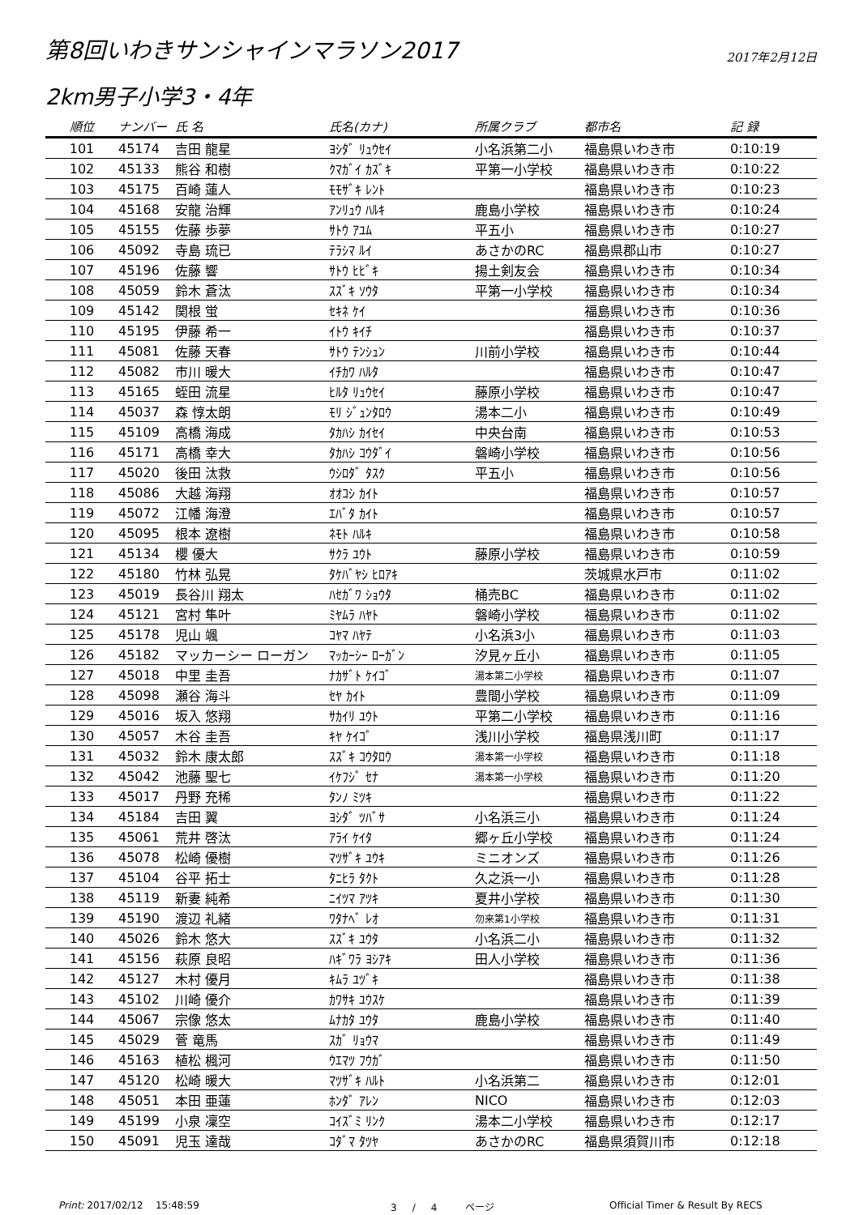第8回いわきサンシャインマラソン2017
2017年2月12日
2km男子小学3・4年
| 順位 | ナンバー | 氏 名 | 氏名(カナ) | 所属クラブ | 都市名 | 記 録 |
| --- | --- | --- | --- | --- | --- | --- |
| 101 | 45174 | 吉田 龍星 | ﾖｼﾀﾞ ﾘｭｳｾｲ | 小名浜第二小 | 福島県いわき市 | 0:10:19 |
| 102 | 45133 | 熊谷 和樹 | ｸﾏｶﾞｲ ｶｽﾞｷ | 平第一小学校 | 福島県いわき市 | 0:10:22 |
| 103 | 45175 | 百崎 蓮人 | ﾓﾓｻﾞｷ ﾚﾝﾄ | | 福島県いわき市 | 0:10:23 |
| 104 | 45168 | 安龍 治輝 | ｱﾝﾘｭｳ ﾊﾙｷ | 鹿島小学校 | 福島県いわき市 | 0:10:24 |
| 105 | 45155 | 佐藤 歩夢 | ｻﾄｳ ｱﾕﾑ | 平五小 | 福島県いわき市 | 0:10:27 |
| 106 | 45092 | 寺島 琉已 | ﾃﾗｼﾏ ﾙｲ | あさかのRC | 福島県郡山市 | 0:10:27 |
| 107 | 45196 | 佐藤 響 | ｻﾄｳ ﾋﾋﾞｷ | 揚土剣友会 | 福島県いわき市 | 0:10:34 |
| 108 | 45059 | 鈴木 蒼汰 | ｽｽﾞｷ ｿｳﾀ | 平第一小学校 | 福島県いわき市 | 0:10:34 |
| 109 | 45142 | 関根 蛍 | ｾｷﾈ ｹｲ | | 福島県いわき市 | 0:10:36 |
| 110 | 45195 | 伊藤 希一 | ｲﾄｳ ｷｲﾁ | | 福島県いわき市 | 0:10:37 |
| 111 | 45081 | 佐藤 天春 | ｻﾄｳ ﾃﾝｼｭﾝ | 川前小学校 | 福島県いわき市 | 0:10:44 |
| 112 | 45082 | 市川 暖大 | ｲﾁｶﾜ ﾊﾙﾀ | | 福島県いわき市 | 0:10:47 |
| 113 | 45165 | 蛭田 流星 | ﾋﾙﾀ ﾘｭｳｾｲ | 藤原小学校 | 福島県いわき市 | 0:10:47 |
| 114 | 45037 | 森 惇太朗 | ﾓﾘ ｼﾞｭﾝﾀﾛｳ | 湯本二小 | 福島県いわき市 | 0:10:49 |
| 115 | 45109 | 高橋 海成 | ﾀｶﾊｼ ｶｲｾｲ | 中央台南 | 福島県いわき市 | 0:10:53 |
| 116 | 45171 | 高橋 幸大 | ﾀｶﾊｼ ｺｳﾀﾞｲ | 磐崎小学校 | 福島県いわき市 | 0:10:56 |
| 117 | 45020 | 後田 汰救 | ｳｼﾛﾀﾞ ﾀｽｸ | 平五小 | 福島県いわき市 | 0:10:56 |
| 118 | 45086 | 大越 海翔 | ｵｵｺｼ ｶｲﾄ | | 福島県いわき市 | 0:10:57 |
| 119 | 45072 | 江幡 海澄 | ｴﾊﾞﾀ ｶｲﾄ | | 福島県いわき市 | 0:10:57 |
| 120 | 45095 | 根本 遼樹 | ﾈﾓﾄ ﾊﾙｷ | | 福島県いわき市 | 0:10:58 |
| 121 | 45134 | 櫻 優大 | ｻｸﾗ ﾕｳﾄ | 藤原小学校 | 福島県いわき市 | 0:10:59 |
| 122 | 45180 | 竹林 弘晃 | ﾀｹﾊﾞﾔｼ ﾋﾛｱｷ | | 茨城県水戸市 | 0:11:02 |
| 123 | 45019 | 長谷川 翔太 | ﾊｾｶﾞﾜ ｼｮｳﾀ | 桶売BC | 福島県いわき市 | 0:11:02 |
| 124 | 45121 | 宮村 隼叶 | ﾐﾔﾑﾗ ﾊﾔﾄ | 磐崎小学校 | 福島県いわき市 | 0:11:02 |
| 125 | 45178 | 児山 颯 | ｺﾔﾏ ﾊﾔﾃ | 小名浜3小 | 福島県いわき市 | 0:11:03 |
| 126 | 45182 | マッカーシー ローガン | ﾏｯｶｰｼｰ ﾛｰｶﾞﾝ | 汐見ヶ丘小 | 福島県いわき市 | 0:11:05 |
| 127 | 45018 | 中里 圭吾 | ﾅｶｻﾞﾄ ｹｲｺﾞ | 湯本第二小学校 | 福島県いわき市 | 0:11:07 |
| 128 | 45098 | 瀬谷 海斗 | ｾﾔ ｶｲﾄ | 豊間小学校 | 福島県いわき市 | 0:11:09 |
| 129 | 45016 | 坂入 悠翔 | ｻｶｲﾘ ﾕｳﾄ | 平第二小学校 | 福島県いわき市 | 0:11:16 |
| 130 | 45057 | 木谷 圭吾 | ｷﾔ ｹｲｺﾞ | 浅川小学校 | 福島県浅川町 | 0:11:17 |
| 131 | 45032 | 鈴木 康太郎 | ｽｽﾞｷ ｺｳﾀﾛｳ | 湯本第一小学校 | 福島県いわき市 | 0:11:18 |
| 132 | 45042 | 池藤 聖七 | ｲｹﾌｼﾞ ｾﾅ | 湯本第一小学校 | 福島県いわき市 | 0:11:20 |
| 133 | 45017 | 丹野 充稀 | ﾀﾝﾉ ﾐﾂｷ | | 福島県いわき市 | 0:11:22 |
| 134 | 45184 | 吉田 翼 | ﾖｼﾀﾞ ﾂﾊﾞｻ | 小名浜三小 | 福島県いわき市 | 0:11:24 |
| 135 | 45061 | 荒井 啓汰 | ｱﾗｲ ｹｲﾀ | 郷ヶ丘小学校 | 福島県いわき市 | 0:11:24 |
| 136 | 45078 | 松崎 優樹 | ﾏﾂｻﾞｷ ﾕｳｷ | ミニオンズ | 福島県いわき市 | 0:11:26 |
| 137 | 45104 | 谷平 拓士 | ﾀﾆﾋﾗ ﾀｸﾄ | 久之浜一小 | 福島県いわき市 | 0:11:28 |
| 138 | 45119 | 新妻 純希 | ﾆｲﾂﾏ ｱﾂｷ | 夏井小学校 | 福島県いわき市 | 0:11:30 |
| 139 | 45190 | 渡辺 礼緒 | ﾜﾀﾅﾍﾞ ﾚｵ | 勿来第1小学校 | 福島県いわき市 | 0:11:31 |
| 140 | 45026 | 鈴木 悠大 | ｽｽﾞｷ ﾕｳﾀ | 小名浜二小 | 福島県いわき市 | 0:11:32 |
| 141 | 45156 | 萩原 良昭 | ﾊｷﾞﾜﾗ ﾖｼｱｷ | 田人小学校 | 福島県いわき市 | 0:11:36 |
| 142 | 45127 | 木村 優月 | ｷﾑﾗ ﾕﾂﾞｷ | | 福島県いわき市 | 0:11:38 |
| 143 | 45102 | 川崎 優介 | ｶﾜｻｷ ﾕｳｽｹ | | 福島県いわき市 | 0:11:39 |
| 144 | 45067 | 宗像 悠太 | ﾑﾅｶﾀ ﾕｳﾀ | 鹿島小学校 | 福島県いわき市 | 0:11:40 |
| 145 | 45029 | 菅 竜馬 | ｽｶﾞ ﾘｮｳﾏ | | 福島県いわき市 | 0:11:49 |
| 146 | 45163 | 植松 楓河 | ｳｴﾏﾂ ﾌｳｶﾞ | | 福島県いわき市 | 0:11:50 |
| 147 | 45120 | 松崎 暖大 | ﾏﾂｻﾞｷ ﾊﾙﾄ | 小名浜第二 | 福島県いわき市 | 0:12:01 |
| 148 | 45051 | 本田 亜蓮 | ﾎﾝﾀﾞ ｱﾚﾝ | NICO | 福島県いわき市 | 0:12:03 |
| 149 | 45199 | 小泉 凜空 | ｺｲｽﾞﾐ ﾘﾝｸ | 湯本二小学校 | 福島県いわき市 | 0:12:17 |
| 150 | 45091 | 児玉 達哉 | ｺﾀﾞﾏ ﾀﾂﾔ | あさかのRC | 福島県須賀川市 | 0:12:18 |
Print: 2017/02/12 15:48:59 3 / 4 ページ Official Timer & Result By RECS